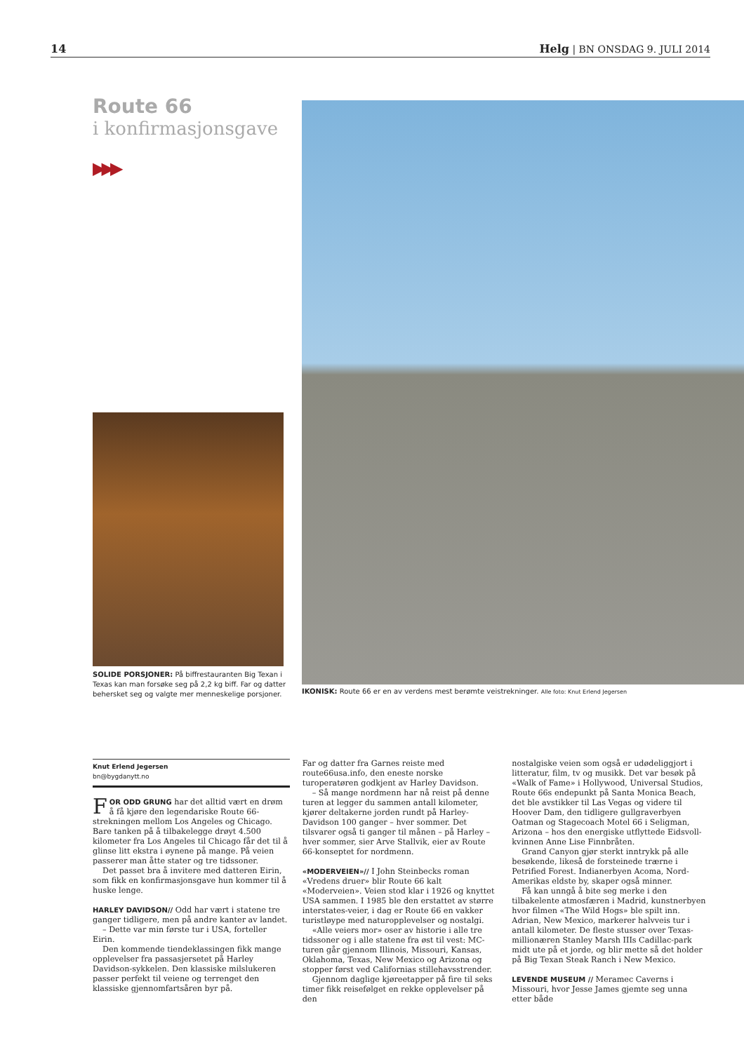14 Helg | BN ONSDAG 9. JULI 2014
Route 66
i konfirmasjonsgave
▶▶▶
SOLIDE PORSJONER: På biffrestauranten Big Texan i Texas kan man forsøke seg på 2,2 kg biff. Far og datter behersket seg og valgte mer menneskelige porsjoner.
IKONISK: Route 66 er en av verdens mest berømte veistrekninger. Alle foto: Knut Erlend Jegersen
Knut Erlend Jegersen
bn@bygdanytt.no
FOR ODD GRUNG har det alltid vært en drøm å få kjøre den legendariske Route 66-strekningen mellom Los Angeles og Chicago. Bare tanken på å tilbakelegge drøyt 4.500 kilometer fra Los Angeles til Chicago får det til å glinse litt ekstra i øynene på mange. På veien passerer man åtte stater og tre tidssoner.
Det passet bra å invitere med datteren Eirin, som fikk en konfirmasjonsgave hun kommer til å huske lenge.
HARLEY DAVIDSON// Odd har vært i statene tre ganger tidligere, men på andre kanter av landet.
– Dette var min første tur i USA, forteller Eirin.
Den kommende tiendeklassingen fikk mange opplevelser fra passasjersetet på Harley Davidson-sykkelen. Den klassiske milslukeren passer perfekt til veiene og terrenget den klassiske gjennomfartsåren byr på.
Far og datter fra Garnes reiste med route66usa.info, den eneste norske turoperatøren godkjent av Harley Davidson.
– Så mange nordmenn har nå reist på denne turen at legger du sammen antall kilometer, kjører deltakerne jorden rundt på Harley-Davidson 100 ganger – hver sommer. Det tilsvarer også ti ganger til månen – på Harley – hver sommer, sier Arve Stallvik, eier av Route 66-konseptet for nordmenn.
«MODERVEIEN»// I John Steinbecks roman «Vredens druer» blir Route 66 kalt «Moderveien». Veien stod klar i 1926 og knyttet USA sammen. I 1985 ble den erstattet av større interstates-veier, i dag er Route 66 en vakker turistløype med naturopplevelser og nostalgi.
«Alle veiers mor» oser av historie i alle tre tidssoner og i alle statene fra øst til vest: MC-turen går gjennom Illinois, Missouri, Kansas, Oklahoma, Texas, New Mexico og Arizona og stopper først ved Californias stillehavsstrender.
Gjennom daglige kjøreetapper på fire til seks timer fikk reisefølget en rekke opplevelser på den
nostalgiske veien som også er udødeliggjort i litteratur, film, tv og musikk. Det var besøk på «Walk of Fame» i Hollywood, Universal Studios, Route 66s endepunkt på Santa Monica Beach, det ble avstikker til Las Vegas og videre til Hoover Dam, den tidligere gullgraverbyen Oatman og Stagecoach Motel 66 i Seligman, Arizona – hos den energiske utflyttede Eidsvoll-kvinnen Anne Lise Finnbråten.
Grand Canyon gjør sterkt inntrykk på alle besøkende, likeså de forsteinede trærne i Petrified Forest. Indianerbyen Acoma, Nord-Amerikas eldste by, skaper også minner.
Få kan unngå å bite seg merke i den tilbakelente atmosfæren i Madrid, kunstnerbyen hvor filmen «The Wild Hogs» ble spilt inn. Adrian, New Mexico, markerer halvveis tur i antall kilometer. De fleste stusser over Texas-millionæren Stanley Marsh IIIs Cadillac-park midt ute på et jorde, og blir mette så det holder på Big Texan Steak Ranch i New Mexico.
LEVENDE MUSEUM // Meramec Caverns i Missouri, hvor Jesse James gjemte seg unna etter både